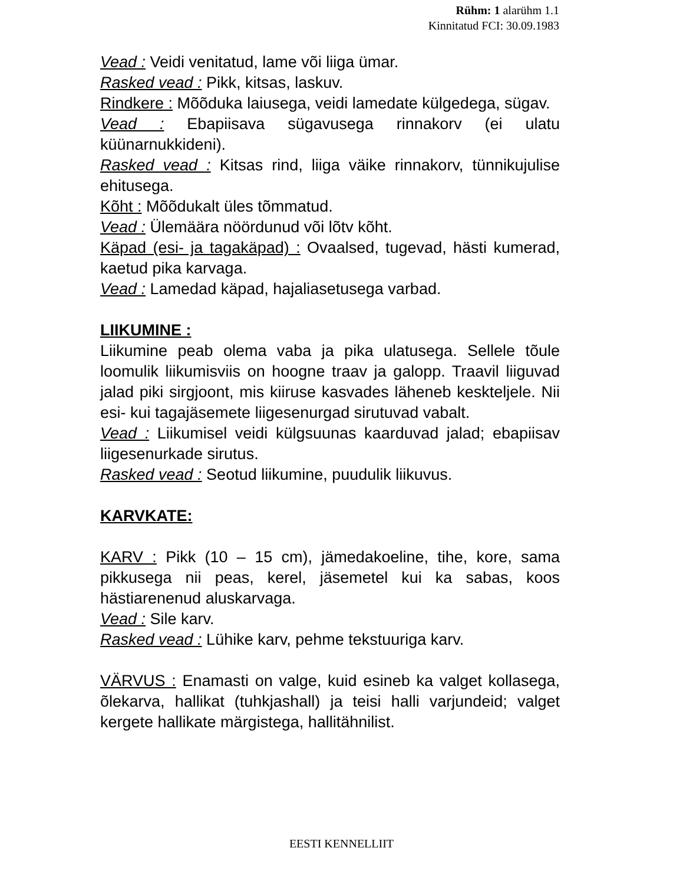Rühm: 1 alarühm 1.1
Kinnitatud FCI: 30.09.1983
Vead : Veidi venitatud, lame või liiga ümar.
Rasked vead : Pikk, kitsas, laskuv.
Rindkere : Mõõduka laiusega, veidi lamedate külgedega, sügav.
Vead : Ebapiisava sügavusega rinnakorv (ei ulatu küünarnukkideni).
Rasked vead : Kitsas rind, liiga väike rinnakorv, tünnikujulise ehitusega.
Kõht : Mõõdukalt üles tõmmatud.
Vead : Ülemäära nöördunud või lõtv kõht.
Käpad (esi- ja tagakäpad) : Ovaalsed, tugevad, hästi kumerad, kaetud pika karvaga.
Vead : Lamedad käpad, hajaliasetusega varbad.
LIIKUMINE :
Liikumine peab olema vaba ja pika ulatusega. Sellele tõule loomulik liikumisviis on hoogne traav ja galopp. Traavil liiguvad jalad piki sirgjoont, mis kiiruse kasvades läheneb keskteljele. Nii esi- kui tagajäsemete liigesenurgad sirutuvad vabalt.
Vead : Liikumisel veidi külgsuunas kaarduvad jalad; ebapiisav liigesenurkade sirutus.
Rasked vead : Seotud liikumine, puudulik liikuvus.
KARVKATE:
KARV : Pikk (10 – 15 cm), jämedakoeline, tihe, kore, sama pikkusega nii peas, kerel, jäsemetel kui ka sabas, koos hästiarenenud aluskarvaga.
Vead : Sile karv.
Rasked vead : Lühike karv, pehme tekstuuriga karv.
VÄRVUS : Enamasti on valge, kuid esineb ka valget kollasega, õlekarva, hallikat (tuhkjashall) ja teisi halli varjundeid; valget kergete hallikate märgistega, hallitähnilist.
EESTI KENNELLIIT